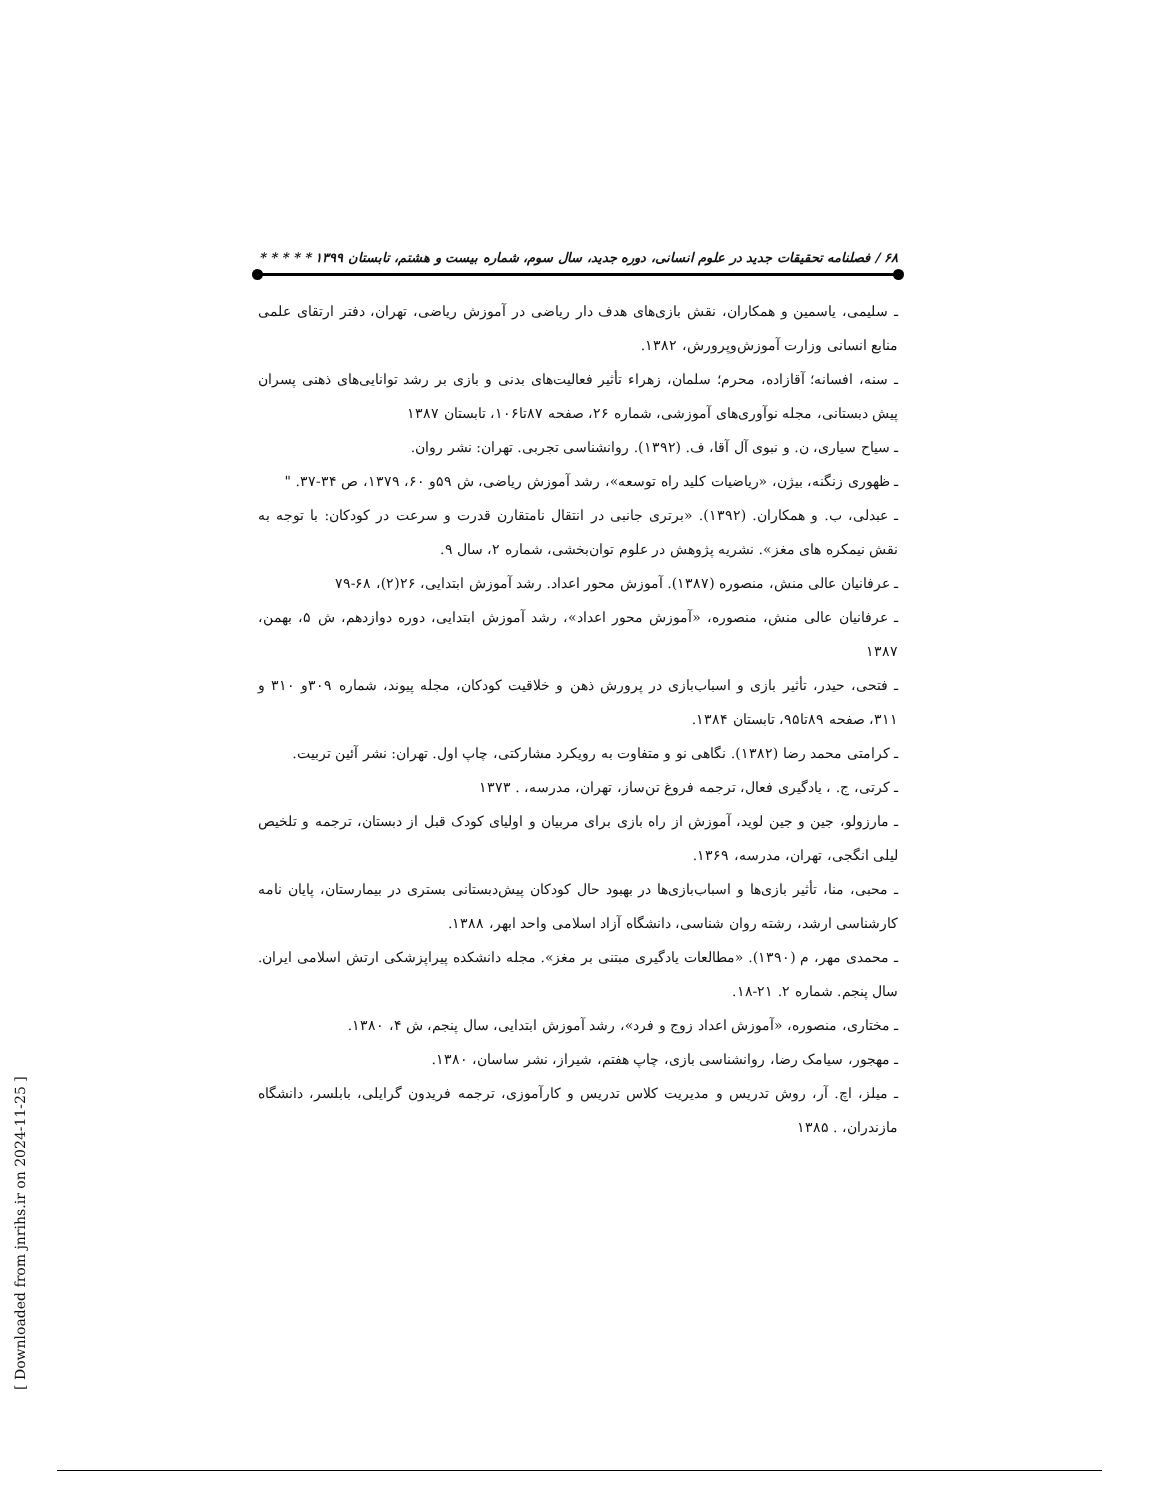۶۸ / فصلنامه تحقیقات جدید در علوم انسانی، دوره جدید، سال سوم، شماره بیست و هشتم، تابستان ۱۳۹۹ * * * * *
ـ سلیمی، یاسمین و همکاران، نقش بازی‌های هدف دار ریاضی در آموزش ریاضی، تهران، دفتر ارتقای علمی منابع انسانی وزارت آموزش‌وپرورش، ۱۳۸۲.
ـ سنه، افسانه؛ آقازاده، محرم؛ سلمان، زهراء تأثیر فعالیت‌های بدنی و بازی بر رشد توانایی‌های ذهنی پسران پیش دبستانی، مجله نوآوری‌های آموزشی، شماره ۲۶، صفحه ۸۷تا۱۰۶، تابستان ۱۳۸۷
ـ سیاح سیاری، ن. و نبوی آل آقا، ف. (۱۳۹۲). روانشناسی تجربی. تهران: نشر روان.
ـ ظهوری زنگنه، بیژن، «ریاضیات کلید راه توسعه»، رشد آموزش ریاضی، ش ۵۹و ۶۰، ۱۳۷۹، ص ۳۴-۳۷. "
ـ عبدلی، ب. و همکاران. (۱۳۹۲). «برتری جانبی در انتقال نامتقارن قدرت و سرعت در کودکان: با توجه به نقش نیمکره های مغز». نشریه پژوهش در علوم توان‌بخشی، شماره ۲، سال ۹.
ـ عرفانیان عالی منش، منصوره (۱۳۸۷). آموزش محور اعداد. رشد آموزش ابتدایی، ۲۶(۲)، ۶۸-۷۹
ـ عرفانیان عالی منش، منصوره، «آموزش محور اعداد»، رشد آموزش ابتدایی، دوره دوازدهم، ش ۵، بهمن، ۱۳۸۷
ـ فتحی، حیدر، تأثیر بازی و اسباب‌بازی در پرورش ذهن و خلاقیت کودکان، مجله پیوند، شماره ۳۰۹و ۳۱۰ و ۳۱۱، صفحه ۸۹تا۹۵، تابستان ۱۳۸۴.
ـ کرامتی محمد رضا (۱۳۸۲). نگاهی نو و متفاوت به رویکرد مشارکتی، چاپ اول. تهران: نشر آئین تربیت.
ـ کرتی، ج. ، یادگیری فعال، ترجمه فروغ تن‌ساز، تهران، مدرسه، . ۱۳۷۳
ـ مارزولو، جین و جین لوید، آموزش از راه بازی برای مربیان و اولیای کودک قبل از دبستان، ترجمه و تلخیص لیلی انگجی، تهران، مدرسه، ۱۳۶۹.
ـ محبی، منا، تأثیر بازی‌ها و اسباب‌بازی‌ها در بهبود حال کودکان پیش‌دبستانی بستری در بیمارستان، پایان نامه کارشناسی ارشد، رشته روان شناسی، دانشگاه آزاد اسلامی واحد ابهر، ۱۳۸۸.
ـ محمدی مهر، م (۱۳۹۰). «مطالعات یادگیری مبتنی بر مغز». مجله دانشکده پیراپزشکی ارتش اسلامی ایران. سال پنجم. شماره ۲. ۲۱-۱۸.
ـ مختاری، منصوره، «آموزش اعداد زوج و فرد»، رشد آموزش ابتدایی، سال پنجم، ش ۴، ۱۳۸۰.
ـ مهجور، سیامک رضا، روانشناسی بازی، چاپ هفتم، شیراز، نشر ساسان، ۱۳۸۰.
ـ میلز، اچ. آر، روش تدریس و مدیریت کلاس تدریس و کارآموزی، ترجمه فریدون گرایلی، بابلسر، دانشگاه مازندران، . ۱۳۸۵
[ Downloaded from jnrihs.ir on 2024-11-25 ]